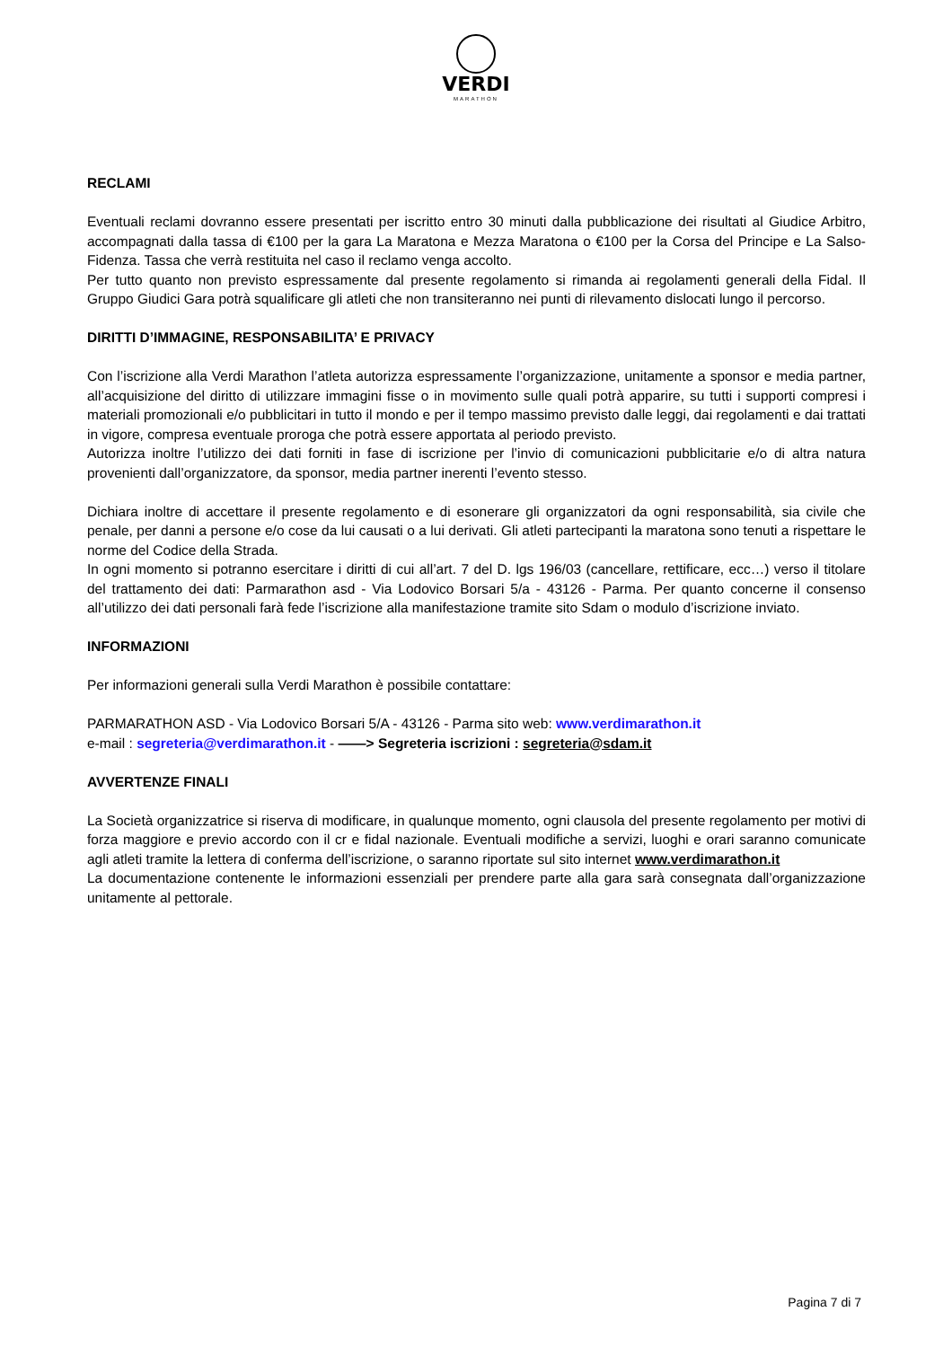VERDI
MARATHON
RECLAMI
Eventuali reclami dovranno essere presentati per iscritto entro 30 minuti dalla pubblicazione dei risultati al Giudice Arbitro, accompagnati dalla tassa di €100 per la gara La Maratona e Mezza Maratona o €100 per la Corsa del Principe e La Salso-Fidenza. Tassa che verrà restituita nel caso il reclamo venga accolto.
Per tutto quanto non previsto espressamente dal presente regolamento si rimanda ai regolamenti generali della Fidal. Il Gruppo Giudici Gara potrà squalificare gli atleti che non transiteranno nei punti di rilevamento dislocati lungo il percorso.
DIRITTI D’IMMAGINE, RESPONSABILITA’ E PRIVACY
Con l’iscrizione alla Verdi Marathon l’atleta autorizza espressamente l’organizzazione, unitamente a sponsor e media partner, all’acquisizione del diritto di utilizzare immagini fisse o in movimento sulle quali potrà apparire, su tutti i supporti compresi i materiali promozionali e/o pubblicitari in tutto il mondo e per il tempo massimo previsto dalle leggi, dai regolamenti e dai trattati in vigore, compresa eventuale proroga che potrà essere apportata al periodo previsto.
Autorizza inoltre l’utilizzo dei dati forniti in fase di iscrizione per l’invio di comunicazioni pubblicitarie e/o di altra natura provenienti dall’organizzatore, da sponsor, media partner inerenti l’evento stesso.
Dichiara inoltre di accettare il presente regolamento e di esonerare gli organizzatori da ogni responsabilità, sia civile che penale, per danni a persone e/o cose da lui causati o a lui derivati. Gli atleti partecipanti la maratona sono tenuti a rispettare le norme del Codice della Strada.
In ogni momento si potranno esercitare i diritti di cui all’art. 7 del D. lgs 196/03 (cancellare, rettificare, ecc…) verso il titolare del trattamento dei dati: Parmarathon asd - Via Lodovico Borsari 5/a - 43126 - Parma. Per quanto concerne il consenso all’utilizzo dei dati personali farà fede l’iscrizione alla manifestazione tramite sito Sdam o modulo d’iscrizione inviato.
INFORMAZIONI
Per informazioni generali sulla Verdi Marathon è possibile contattare:
PARMARATHON ASD - Via Lodovico Borsari 5/A - 43126 - Parma sito web: www.verdimarathon.it
e-mail : segreteria@verdimarathon.it - ——> Segreteria iscrizioni : segreteria@sdam.it
AVVERTENZE FINALI
La Società organizzatrice si riserva di modificare, in qualunque momento, ogni clausola del presente regolamento per motivi di forza maggiore e previo accordo con il cr e fidal nazionale. Eventuali modifiche a servizi, luoghi e orari saranno comunicate agli atleti tramite la lettera di conferma dell’iscrizione, o saranno riportate sul sito internet www.verdimarathon.it
La documentazione contenente le informazioni essenziali per prendere parte alla gara sarà consegnata dall’organizzazione unitamente al pettorale.
Pagina 7 di 7